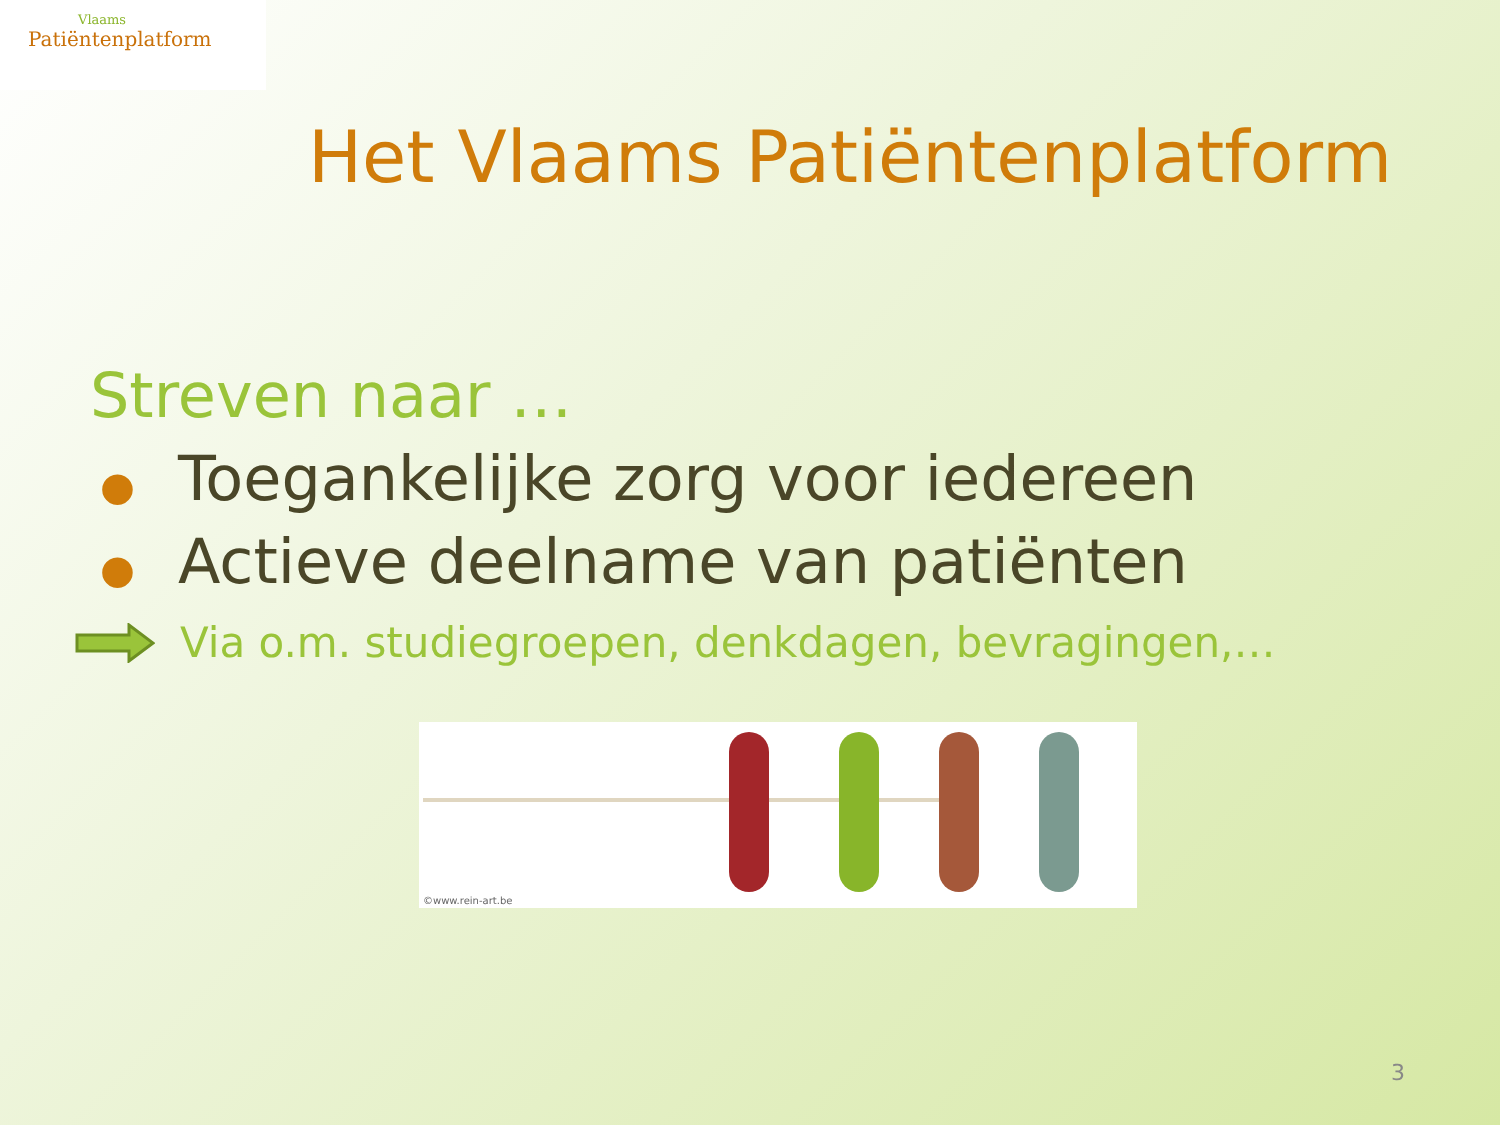Vlaams
Patiëntenplatform
Het Vlaams Patiëntenplatform
Streven naar …
● Toegankelijke zorg voor iedereen
● Actieve deelname van patiënten
Via o.m. studiegroepen, denkdagen, bevragingen,…
©www.rein-art.be
3